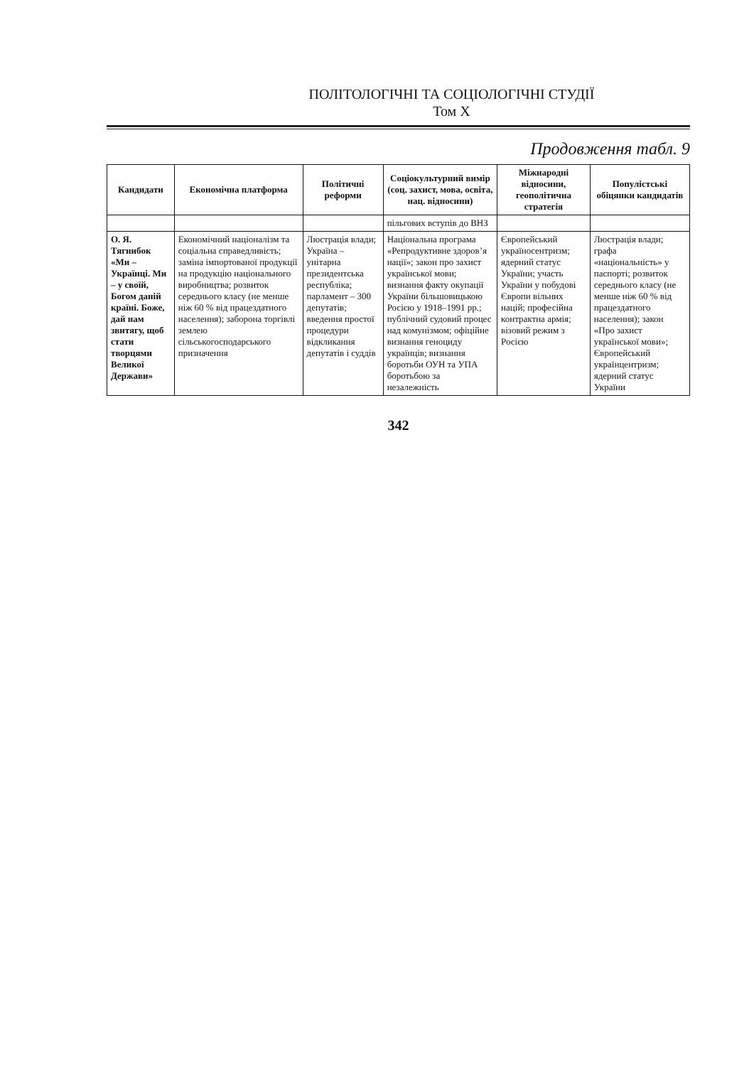ПОЛІТОЛОГІЧНІ ТА СОЦІОЛОГІЧНІ СТУДІЇ
Том X
Продовження табл. 9
| Кандидати | Економічна платформа | Політичні реформи | Соціокультурний вимір (соц. захист, мова, освіта, нац. відносини) | Міжнародні відносини, геополітична стратегія | Популістські обіцянки кандидатів |
| --- | --- | --- | --- | --- | --- |
| | | | пільгових вступів до ВНЗ | | |
| О. Я. Тягнибок «Ми – Українці. Ми – у своїй, Богом даній країні. Боже, дай нам звитягу, щоб стати творцями Великої Держави» | Економічний націоналізм та соціальна справедливість; заміна імпортованої продукції на продукцію національного виробництва; розвиток середнього класу (не менше ніж 60 % від працездатного населення); заборона торгівлі землею сільськогосподарського призначення | Люстрація влади; Україна – унітарна президентська республіка; парламент – 300 депутатів; введення простої процедури відкликання депутатів і суддів | Національна програма «Репродуктивне здоров’я нації»; закон про захист української мови; визнання факту окупації України більшовицькою Росією у 1918–1991 рр.; публічний судовий процес над комунізмом; офіційне визнання геноциду українців; визнання боротьби ОУН та УПА боротьбою за незалежність | Європейський українocентризм; ядерний статус України; участь України у побудові Європи вільних націй; професійна контрактна армія; візовий режим з Росією | Люстрація влади; графа «національність» у паспорті; розвиток середнього класу (не менше ніж 60 % від працездатного населення); закон «Про захист української мови»; Європейський українцентризм; ядерний статус України |
342